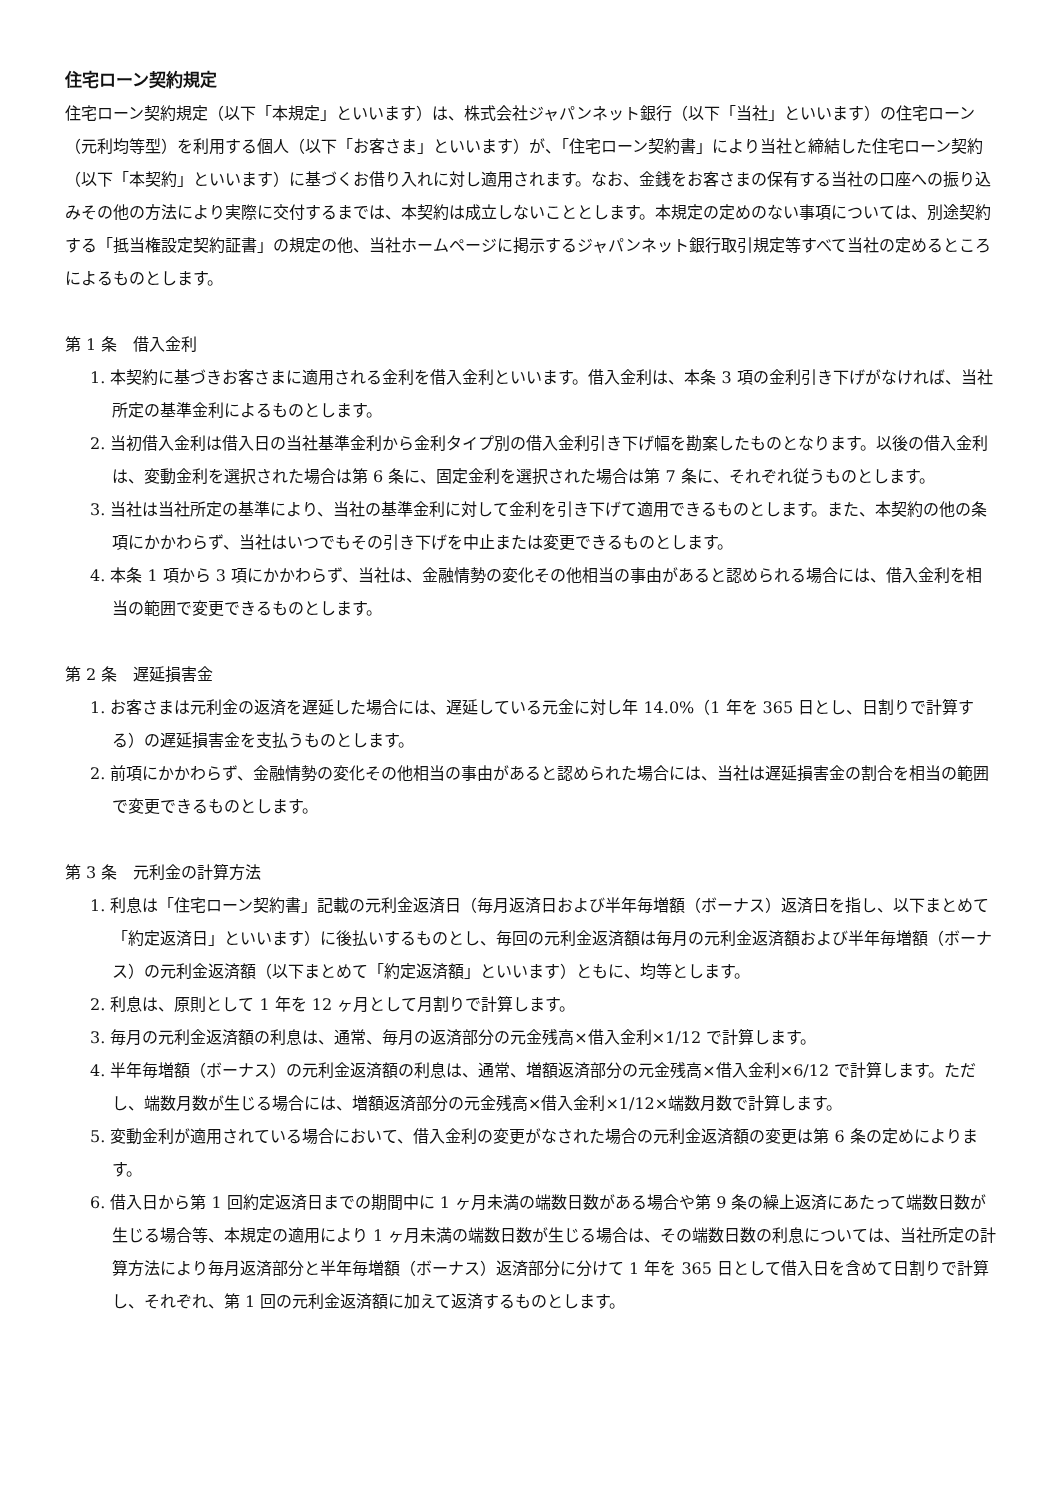住宅ローン契約規定
住宅ローン契約規定（以下「本規定」といいます）は、株式会社ジャパンネット銀行（以下「当社」といいます）の住宅ローン（元利均等型）を利用する個人（以下「お客さま」といいます）が、「住宅ローン契約書」により当社と締結した住宅ローン契約（以下「本契約」といいます）に基づくお借り入れに対し適用されます。なお、金銭をお客さまの保有する当社の口座への振り込みその他の方法により実際に交付するまでは、本契約は成立しないこととします。本規定の定めのない事項については、別途契約する「抵当権設定契約証書」の規定の他、当社ホームページに掲示するジャパンネット銀行取引規定等すべて当社の定めるところによるものとします。
第 1 条　借入金利
1. 本契約に基づきお客さまに適用される金利を借入金利といいます。借入金利は、本条 3 項の金利引き下げがなければ、当社所定の基準金利によるものとします。
2. 当初借入金利は借入日の当社基準金利から金利タイプ別の借入金利引き下げ幅を勘案したものとなります。以後の借入金利は、変動金利を選択された場合は第 6 条に、固定金利を選択された場合は第 7 条に、それぞれ従うものとします。
3. 当社は当社所定の基準により、当社の基準金利に対して金利を引き下げて適用できるものとします。また、本契約の他の条項にかかわらず、当社はいつでもその引き下げを中止または変更できるものとします。
4. 本条 1 項から 3 項にかかわらず、当社は、金融情勢の変化その他相当の事由があると認められる場合には、借入金利を相当の範囲で変更できるものとします。
第 2 条　遅延損害金
1. お客さまは元利金の返済を遅延した場合には、遅延している元金に対し年 14.0%（1 年を 365 日とし、日割りで計算する）の遅延損害金を支払うものとします。
2. 前項にかかわらず、金融情勢の変化その他相当の事由があると認められた場合には、当社は遅延損害金の割合を相当の範囲で変更できるものとします。
第 3 条　元利金の計算方法
1. 利息は「住宅ローン契約書」記載の元利金返済日（毎月返済日および半年毎増額（ボーナス）返済日を指し、以下まとめて「約定返済日」といいます）に後払いするものとし、毎回の元利金返済額は毎月の元利金返済額および半年毎増額（ボーナス）の元利金返済額（以下まとめて「約定返済額」といいます）ともに、均等とします。
2. 利息は、原則として 1 年を 12 ヶ月として月割りで計算します。
3. 毎月の元利金返済額の利息は、通常、毎月の返済部分の元金残高×借入金利×1/12 で計算します。
4. 半年毎増額（ボーナス）の元利金返済額の利息は、通常、増額返済部分の元金残高×借入金利×6/12 で計算します。ただし、端数月数が生じる場合には、増額返済部分の元金残高×借入金利×1/12×端数月数で計算します。
5. 変動金利が適用されている場合において、借入金利の変更がなされた場合の元利金返済額の変更は第 6 条の定めによります。
6. 借入日から第 1 回約定返済日までの期間中に 1 ヶ月未満の端数日数がある場合や第 9 条の繰上返済にあたって端数日数が生じる場合等、本規定の適用により 1 ヶ月未満の端数日数が生じる場合は、その端数日数の利息については、当社所定の計算方法により毎月返済部分と半年毎増額（ボーナス）返済部分に分けて 1 年を 365 日として借入日を含めて日割りで計算し、それぞれ、第 1 回の元利金返済額に加えて返済するものとします。